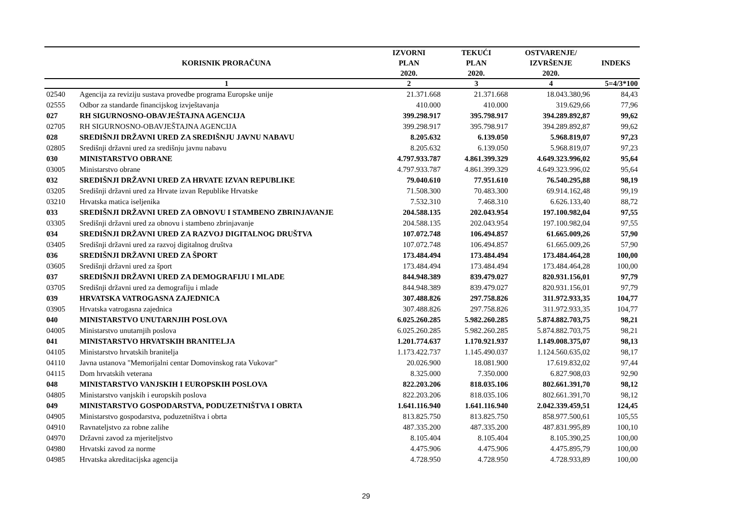| | KORISNIK PRORAČUNA | IZVORNI PLAN 2020. | TEKUĆI PLAN 2020. | OSTVARENJE/ IZVRŠENJE 2020. | INDEKS |
| --- | --- | --- | --- | --- | --- |
| | 1 | 2 | 3 | 4 | 5=4/3*100 |
| 02540 | Agencija za reviziju sustava provedbe programa Europske unije | 21.371.668 | 21.371.668 | 18.043.380,96 | 84,43 |
| 02555 | Odbor za standarde financijskog izvještavanja | 410.000 | 410.000 | 319.629,66 | 77,96 |
| 027 | RH SIGURNOSNO-OBAVJEŠTAJNA AGENCIJA | 399.298.917 | 395.798.917 | 394.289.892,87 | 99,62 |
| 02705 | RH SIGURNOSNO-OBAVJEŠTAJNA AGENCIJA | 399.298.917 | 395.798.917 | 394.289.892,87 | 99,62 |
| 028 | SREDIŠNJI DRŽAVNI URED ZA SREDIŠNJU JAVNU NABAVU | 8.205.632 | 6.139.050 | 5.968.819,07 | 97,23 |
| 02805 | Središnji državni ured za središnju javnu nabavu | 8.205.632 | 6.139.050 | 5.968.819,07 | 97,23 |
| 030 | MINISTARSTVO OBRANE | 4.797.933.787 | 4.861.399.329 | 4.649.323.996,02 | 95,64 |
| 03005 | Ministarstvo obrane | 4.797.933.787 | 4.861.399.329 | 4.649.323.996,02 | 95,64 |
| 032 | SREDIŠNJI DRŽAVNI URED ZA HRVATE IZVAN REPUBLIKE | 79.040.610 | 77.951.610 | 76.540.295,88 | 98,19 |
| 03205 | Središnji državni ured za Hrvate izvan Republike Hrvatske | 71.508.300 | 70.483.300 | 69.914.162,48 | 99,19 |
| 03210 | Hrvatska matica iseljenika | 7.532.310 | 7.468.310 | 6.626.133,40 | 88,72 |
| 033 | SREDIŠNJI DRŽAVNI URED ZA OBNOVU I STAMBENO ZBRINJAVANJE | 204.588.135 | 202.043.954 | 197.100.982,04 | 97,55 |
| 03305 | Središnji državni ured za obnovu i stambeno zbrinjavanje | 204.588.135 | 202.043.954 | 197.100.982,04 | 97,55 |
| 034 | SREDIŠNJI DRŽAVNI URED ZA RAZVOJ DIGITALNOG DRUŠTVA | 107.072.748 | 106.494.857 | 61.665.009,26 | 57,90 |
| 03405 | Središnji državni ured za razvoj digitalnog društva | 107.072.748 | 106.494.857 | 61.665.009,26 | 57,90 |
| 036 | SREDIŠNJI DRŽAVNI URED ZA ŠPORT | 173.484.494 | 173.484.494 | 173.484.464,28 | 100,00 |
| 03605 | Središnji državni ured za šport | 173.484.494 | 173.484.494 | 173.484.464,28 | 100,00 |
| 037 | SREDIŠNJI DRŽAVNI URED ZA DEMOGRAFIJU I MLADE | 844.948.389 | 839.479.027 | 820.931.156,01 | 97,79 |
| 03705 | Središnji državni ured za demografiju i mlade | 844.948.389 | 839.479.027 | 820.931.156,01 | 97,79 |
| 039 | HRVATSKA VATROGASNA ZAJEDNICA | 307.488.826 | 297.758.826 | 311.972.933,35 | 104,77 |
| 03905 | Hrvatska vatrogasna zajednica | 307.488.826 | 297.758.826 | 311.972.933,35 | 104,77 |
| 040 | MINISTARSTVO UNUTARNJIH POSLOVA | 6.025.260.285 | 5.982.260.285 | 5.874.882.703,75 | 98,21 |
| 04005 | Ministarstvo unutarnjih poslova | 6.025.260.285 | 5.982.260.285 | 5.874.882.703,75 | 98,21 |
| 041 | MINISTARSTVO HRVATSKIH BRANITELJA | 1.201.774.637 | 1.170.921.937 | 1.149.008.375,07 | 98,13 |
| 04105 | Ministarstvo hrvatskih branitelja | 1.173.422.737 | 1.145.490.037 | 1.124.560.635,02 | 98,17 |
| 04110 | Javna ustanova "Memorijalni centar Domovinskog rata Vukovar" | 20.026.900 | 18.081.900 | 17.619.832,02 | 97,44 |
| 04115 | Dom hrvatskih veterana | 8.325.000 | 7.350.000 | 6.827.908,03 | 92,90 |
| 048 | MINISTARSTVO VANJSKIH I EUROPSKIH POSLOVA | 822.203.206 | 818.035.106 | 802.661.391,70 | 98,12 |
| 04805 | Ministarstvo vanjskih i europskih poslova | 822.203.206 | 818.035.106 | 802.661.391,70 | 98,12 |
| 049 | MINISTARSTVO GOSPODARSTVA, PODUZETNIŠTVA I OBRTA | 1.641.116.940 | 1.641.116.940 | 2.042.339.459,51 | 124,45 |
| 04905 | Ministarstvo gospodarstva, poduzetništva i obrta | 813.825.750 | 813.825.750 | 858.977.500,61 | 105,55 |
| 04910 | Ravnateljstvo za robne zalihe | 487.335.200 | 487.335.200 | 487.831.995,89 | 100,10 |
| 04970 | Državni zavod za mjeriteljstvo | 8.105.404 | 8.105.404 | 8.105.390,25 | 100,00 |
| 04980 | Hrvatski zavod za norme | 4.475.906 | 4.475.906 | 4.475.895,79 | 100,00 |
| 04985 | Hrvatska akreditacijska agencija | 4.728.950 | 4.728.950 | 4.728.933,89 | 100,00 |
29